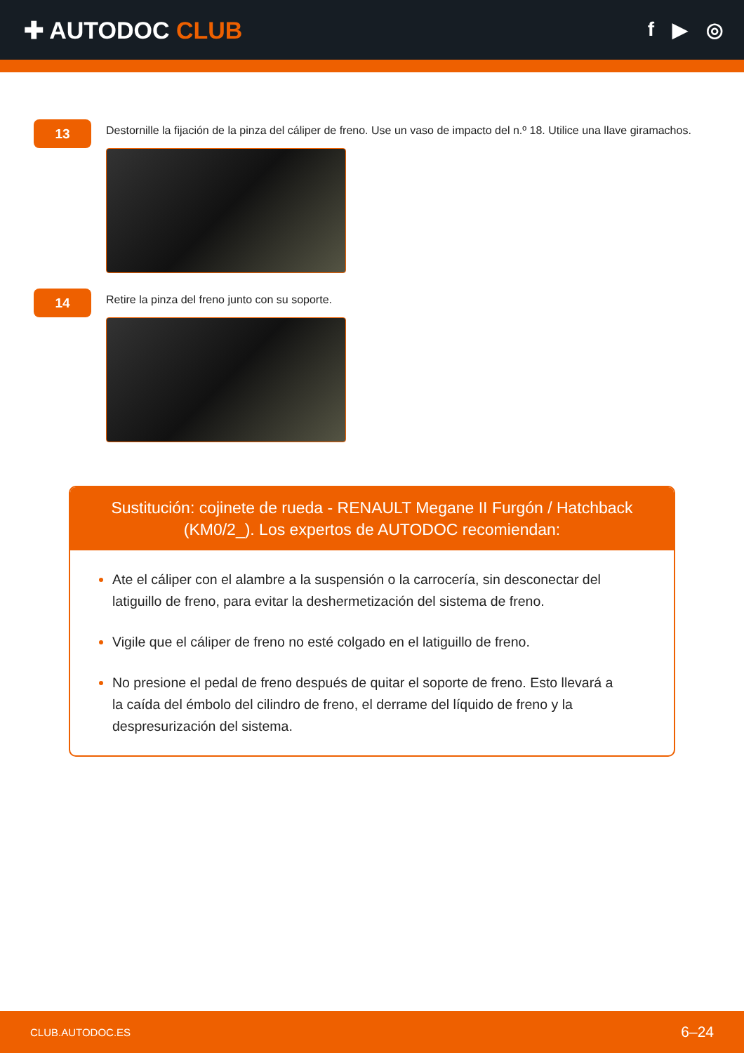✚ AUTODOC CLUB
f ▶ ◎
13
Destornille la fijación de la pinza del cáliper de freno. Use un vaso de impacto del n.º 18. Utilice una llave giramachos.
14
Retire la pinza del freno junto con su soporte.
Sustitución: cojinete de rueda - RENAULT Megane II Furgón / Hatchback (KM0/2_). Los expertos de AUTODOC recomiendan:
Ate el cáliper con el alambre a la suspensión o la carrocería, sin desconectar del latiguillo de freno, para evitar la deshermetización del sistema de freno.
Vigile que el cáliper de freno no esté colgado en el latiguillo de freno.
No presione el pedal de freno después de quitar el soporte de freno. Esto llevará a la caída del émbolo del cilindro de freno, el derrame del líquido de freno y la despresurización del sistema.
CLUB.AUTODOC.ES 6–24